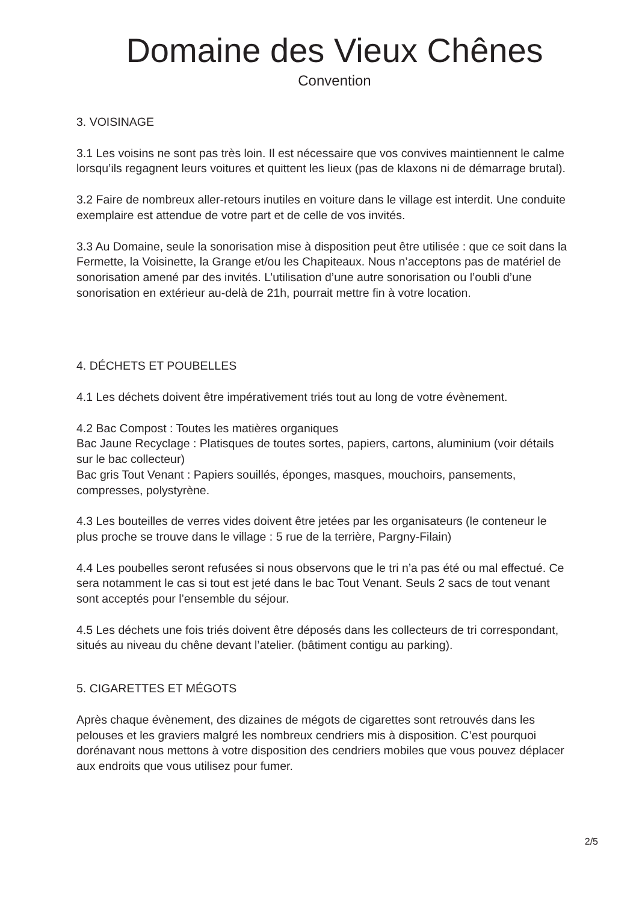Domaine des Vieux Chênes
Convention
3. VOISINAGE
3.1 Les voisins ne sont pas très loin. Il est nécessaire que vos convives maintiennent le calme lorsqu’ils regagnent leurs voitures et quittent les lieux (pas de klaxons ni de démarrage brutal).
3.2 Faire de nombreux aller-retours inutiles en voiture dans le village est interdit. Une conduite exemplaire est attendue de votre part et de celle de vos invités.
3.3 Au Domaine, seule la sonorisation mise à disposition peut être utilisée : que ce soit dans la Fermette, la Voisinette, la Grange et/ou les Chapiteaux. Nous n’acceptons pas de matériel de sonorisation amené par des invités. L’utilisation d’une autre sonorisation ou l’oubli d’une sonorisation en extérieur au-delà de 21h, pourrait mettre fin à votre location.
4. DÉCHETS ET POUBELLES
4.1 Les déchets doivent être impérativement triés tout au long de votre évènement.
4.2 Bac Compost : Toutes les matières organiques
Bac Jaune Recyclage : Platisques de toutes sortes, papiers, cartons, aluminium (voir détails sur le bac collecteur)
Bac gris Tout Venant : Papiers souillés, éponges, masques, mouchoirs, pansements, compresses, polystyrène.
4.3 Les bouteilles de verres vides doivent être jetées par les organisateurs (le conteneur le plus proche se trouve dans le village : 5 rue de la terrière, Pargny-Filain)
4.4 Les poubelles seront refusées si nous observons que le tri n’a pas été ou mal effectué. Ce sera notamment le cas si tout est jeté dans le bac Tout Venant. Seuls 2 sacs de tout venant sont acceptés pour l’ensemble du séjour.
4.5 Les déchets une fois triés doivent être déposés dans les collecteurs de tri correspondant, situés au niveau du chêne devant l’atelier. (bâtiment contigu au parking).
5. CIGARETTES ET MÉGOTS
Après chaque évènement, des dizaines de mégots de cigarettes sont retrouvés dans les pelouses et les graviers malgré les nombreux cendriers mis à disposition. C’est pourquoi dorénavant nous mettons à votre disposition des cendriers mobiles que vous pouvez déplacer aux endroits que vous utilisez pour fumer.
2/5